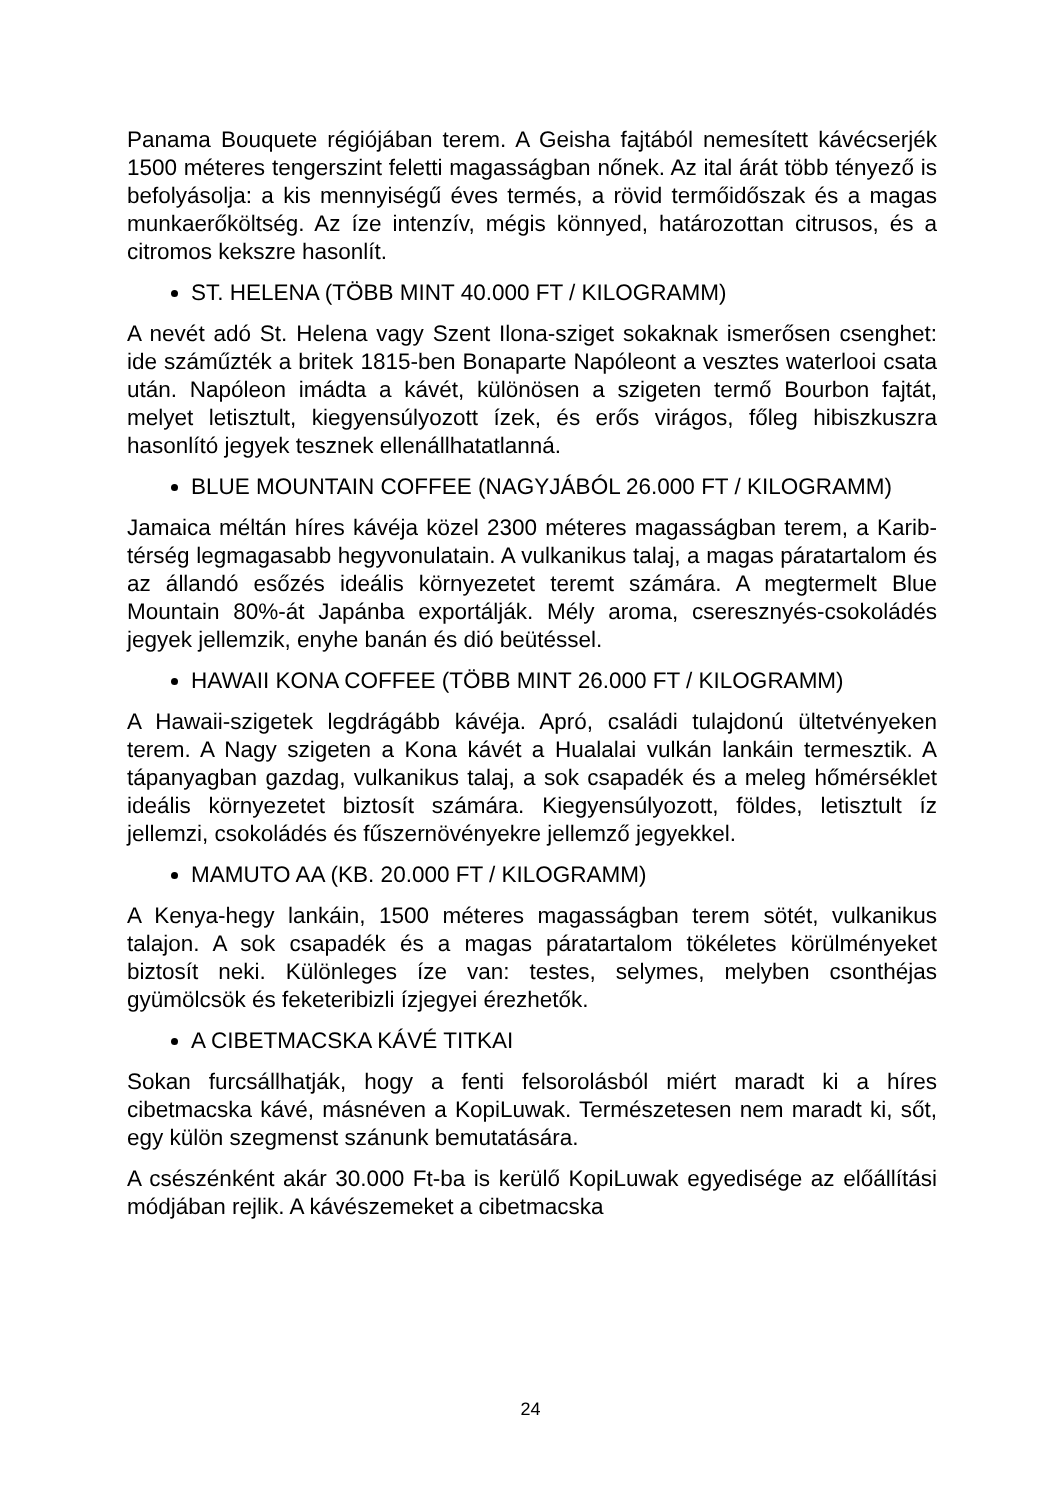Panama Bouquete régiójában terem. A Geisha fajtából nemesített kávécserjék 1500 méteres tengerszint feletti magasságban nőnek. Az ital árát több tényező is befolyásolja: a kis mennyiségű éves termés, a rövid termőidőszak és a magas munkaerőköltség. Az íze intenzív, mégis könnyed, határozottan citrusos, és a citromos kekszre hasonlít.
ST. HELENA (TÖBB MINT 40.000 FT / KILOGRAMM)
A nevét adó St. Helena vagy Szent Ilona-sziget sokaknak ismerősen csenghet: ide száműzték a britek 1815-ben Bonaparte Napóleont a vesztes waterlooi csata után. Napóleon imádta a kávét, különösen a szigeten termő Bourbon fajtát, melyet letisztult, kiegyensúlyozott ízek, és erős virágos, főleg hibiszkuszra hasonlító jegyek tesznek ellenállhatatlanná.
BLUE MOUNTAIN COFFEE (NAGYJÁBÓL 26.000 FT / KILOGRAMM)
Jamaica méltán híres kávéja közel 2300 méteres magasságban terem, a Karib-térség legmagasabb hegyvonulatain. A vulkanikus talaj, a magas páratartalom és az állandó esőzés ideális környezetet teremt számára. A megtermelt Blue Mountain 80%-át Japánba exportálják. Mély aroma, cseresznyés-csokoládés jegyek jellemzik, enyhe banán és dió beütéssel.
HAWAII KONA COFFEE (TÖBB MINT 26.000 FT / KILOGRAMM)
A Hawaii-szigetek legdrágább kávéja. Apró, családi tulajdonú ültetvényeken terem. A Nagy szigeten a Kona kávét a Hualalai vulkán lankáin termesztik. A tápanyagban gazdag, vulkanikus talaj, a sok csapadék és a meleg hőmérséklet ideális környezetet biztosít számára. Kiegyensúlyozott, földes, letisztult íz jellemzi, csokoládés és fűszernövényekre jellemző jegyekkel.
MAMUTO AA (KB. 20.000 FT / KILOGRAMM)
A Kenya-hegy lankáin, 1500 méteres magasságban terem sötét, vulkanikus talajon. A sok csapadék és a magas páratartalom tökéletes körülményeket biztosít neki. Különleges íze van: testes, selymes, melyben csonthéjas gyümölcsök és feketeribizli ízjegyei érezhetők.
A CIBETMACSKA KÁVÉ TITKAI
Sokan furcsállhatják, hogy a fenti felsorolásból miért maradt ki a híres cibetmacska kávé, másnéven a KopiLuwak. Természetesen nem maradt ki, sőt, egy külön szegmenst szánunk bemutatására.
A csészénként akár 30.000 Ft-ba is kerülő KopiLuwak egyedisége az előállítási módjában rejlik. A kávészemeket a cibetmacska
24